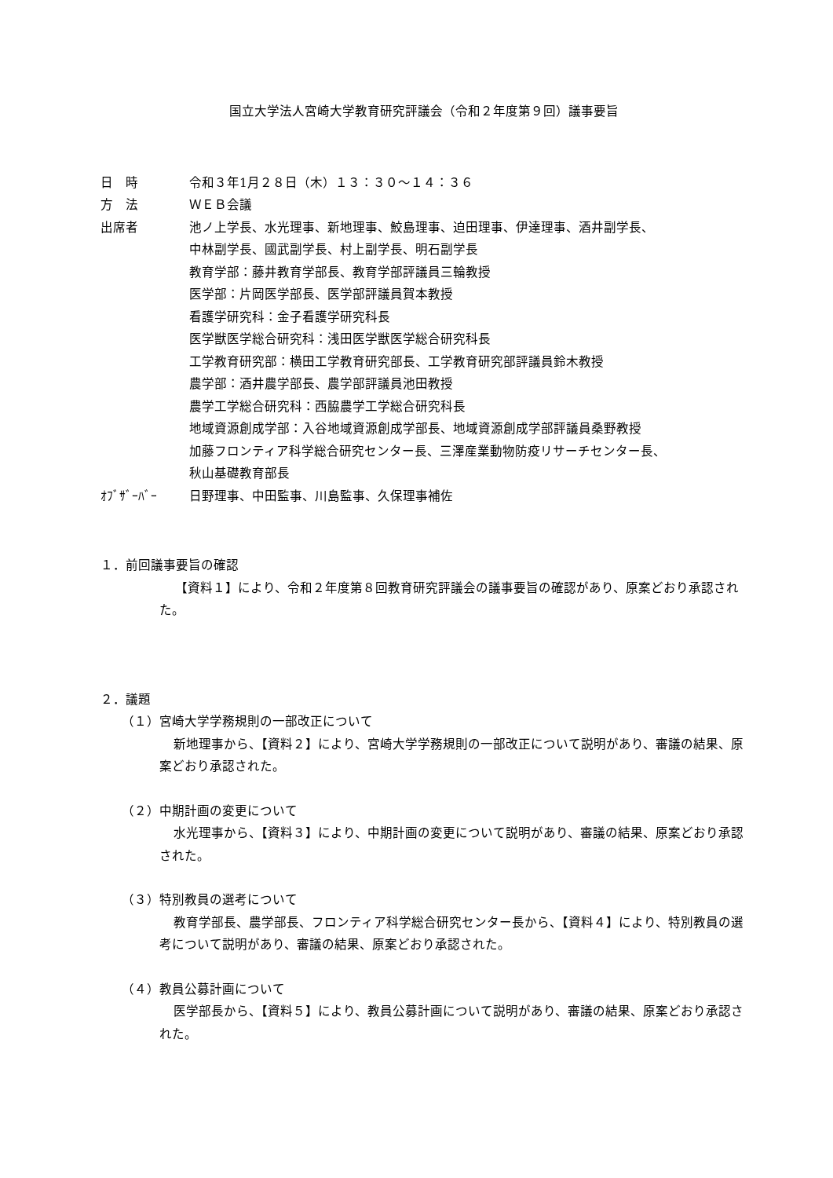国立大学法人宮崎大学教育研究評議会（令和２年度第９回）議事要旨
日　時 令和３年1月２８日（木）１３：３０～１４：３６
方　法 ＷＥＢ会議
出席者 池ノ上学長、水光理事、新地理事、鮫島理事、迫田理事、伊達理事、酒井副学長、
中林副学長、國武副学長、村上副学長、明石副学長
教育学部：藤井教育学部長、教育学部評議員三輪教授
医学部：片岡医学部長、医学部評議員賀本教授
看護学研究科：金子看護学研究科長
医学獣医学総合研究科：浅田医学獣医学総合研究科長
工学教育研究部：横田工学教育研究部長、工学教育研究部評議員鈴木教授
農学部：酒井農学部長、農学部評議員池田教授
農学工学総合研究科：西脇農学工学総合研究科長
地域資源創成学部：入谷地域資源創成学部長、地域資源創成学部評議員桑野教授
加藤フロンティア科学総合研究センター長、三澤産業動物防疫リサーチセンター長、
秋山基礎教育部長
ｵﾌﾞｻﾞｰﾊﾞｰ 日野理事、中田監事、川島監事、久保理事補佐
１．前回議事要旨の確認
【資料１】により、令和２年度第８回教育研究評議会の議事要旨の確認があり、原案どおり承認された。
２．議題
（１）宮崎大学学務規則の一部改正について
新地理事から、【資料２】により、宮崎大学学務規則の一部改正について説明があり、審議の結果、原案どおり承認された。
（２）中期計画の変更について
水光理事から、【資料３】により、中期計画の変更について説明があり、審議の結果、原案どおり承認された。
（３）特別教員の選考について
教育学部長、農学部長、フロンティア科学総合研究センター長から、【資料４】により、特別教員の選考について説明があり、審議の結果、原案どおり承認された。
（４）教員公募計画について
医学部長から、【資料５】により、教員公募計画について説明があり、審議の結果、原案どおり承認された。